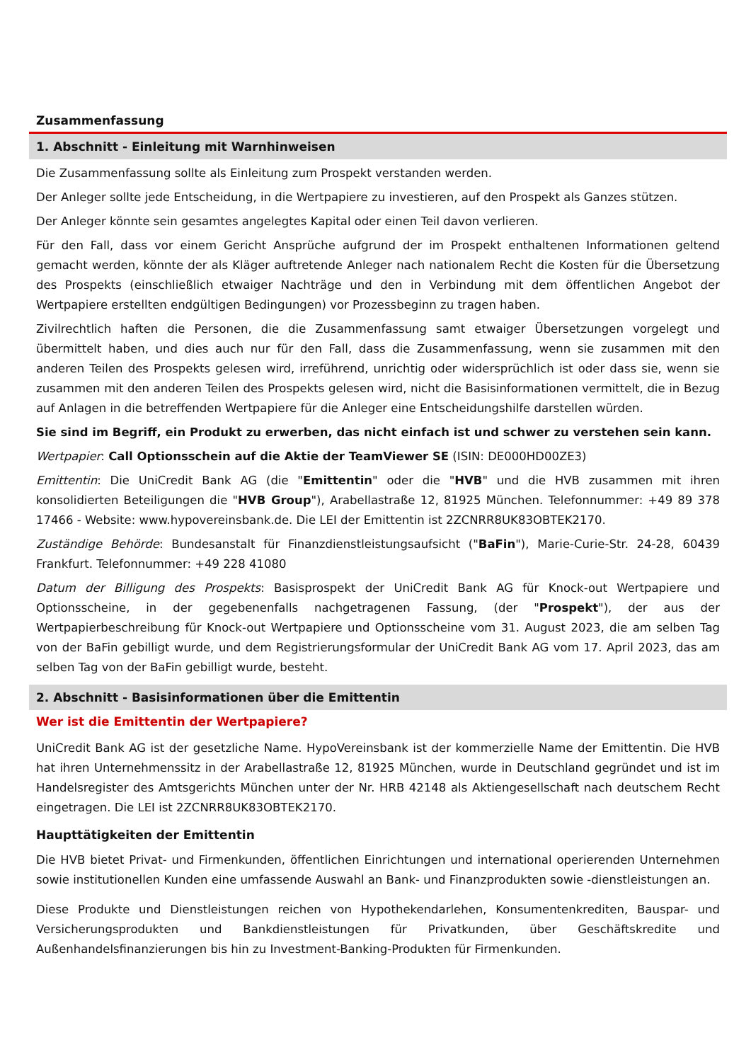Zusammenfassung
1. Abschnitt - Einleitung mit Warnhinweisen
Die Zusammenfassung sollte als Einleitung zum Prospekt verstanden werden.
Der Anleger sollte jede Entscheidung, in die Wertpapiere zu investieren, auf den Prospekt als Ganzes stützen.
Der Anleger könnte sein gesamtes angelegtes Kapital oder einen Teil davon verlieren.
Für den Fall, dass vor einem Gericht Ansprüche aufgrund der im Prospekt enthaltenen Informationen geltend gemacht werden, könnte der als Kläger auftretende Anleger nach nationalem Recht die Kosten für die Übersetzung des Prospekts (einschließlich etwaiger Nachträge und den in Verbindung mit dem öffentlichen Angebot der Wertpapiere erstellten endgültigen Bedingungen) vor Prozessbeginn zu tragen haben.
Zivilrechtlich haften die Personen, die die Zusammenfassung samt etwaiger Übersetzungen vorgelegt und übermittelt haben, und dies auch nur für den Fall, dass die Zusammenfassung, wenn sie zusammen mit den anderen Teilen des Prospekts gelesen wird, irreführend, unrichtig oder widersprüchlich ist oder dass sie, wenn sie zusammen mit den anderen Teilen des Prospekts gelesen wird, nicht die Basisinformationen vermittelt, die in Bezug auf Anlagen in die betreffenden Wertpapiere für die Anleger eine Entscheidungshilfe darstellen würden.
Sie sind im Begriff, ein Produkt zu erwerben, das nicht einfach ist und schwer zu verstehen sein kann.
Wertpapier: Call Optionsschein auf die Aktie der TeamViewer SE (ISIN: DE000HD00ZE3)
Emittentin: Die UniCredit Bank AG (die "Emittentin" oder die "HVB" und die HVB zusammen mit ihren konsolidierten Beteiligungen die "HVB Group"), Arabellastraße 12, 81925 München. Telefonnummer: +49 89 378 17466 - Website: www.hypovereinsbank.de. Die LEI der Emittentin ist 2ZCNRR8UK83OBTEK2170.
Zuständige Behörde: Bundesanstalt für Finanzdienstleistungsaufsicht ("BaFin"), Marie-Curie-Str. 24-28, 60439 Frankfurt. Telefonnummer: +49 228 41080
Datum der Billigung des Prospekts: Basisprospekt der UniCredit Bank AG für Knock-out Wertpapiere und Optionsscheine, in der gegebenenfalls nachgetragenen Fassung, (der "Prospekt"), der aus der Wertpapierbeschreibung für Knock-out Wertpapiere und Optionsscheine vom 31. August 2023, die am selben Tag von der BaFin gebilligt wurde, und dem Registrierungsformular der UniCredit Bank AG vom 17. April 2023, das am selben Tag von der BaFin gebilligt wurde, besteht.
2. Abschnitt - Basisinformationen über die Emittentin
Wer ist die Emittentin der Wertpapiere?
UniCredit Bank AG ist der gesetzliche Name. HypoVereinsbank ist der kommerzielle Name der Emittentin. Die HVB hat ihren Unternehmenssitz in der Arabellastraße 12, 81925 München, wurde in Deutschland gegründet und ist im Handelsregister des Amtsgerichts München unter der Nr. HRB 42148 als Aktiengesellschaft nach deutschem Recht eingetragen. Die LEI ist 2ZCNRR8UK83OBTEK2170.
Haupttätigkeiten der Emittentin
Die HVB bietet Privat- und Firmenkunden, öffentlichen Einrichtungen und international operierenden Unternehmen sowie institutionellen Kunden eine umfassende Auswahl an Bank- und Finanzprodukten sowie -dienstleistungen an.
Diese Produkte und Dienstleistungen reichen von Hypothekendarlehen, Konsumentenkrediten, Bauspar- und Versicherungsprodukten und Bankdienstleistungen für Privatkunden, über Geschäftskredite und Außenhandelsfinanzierungen bis hin zu Investment-Banking-Produkten für Firmenkunden.